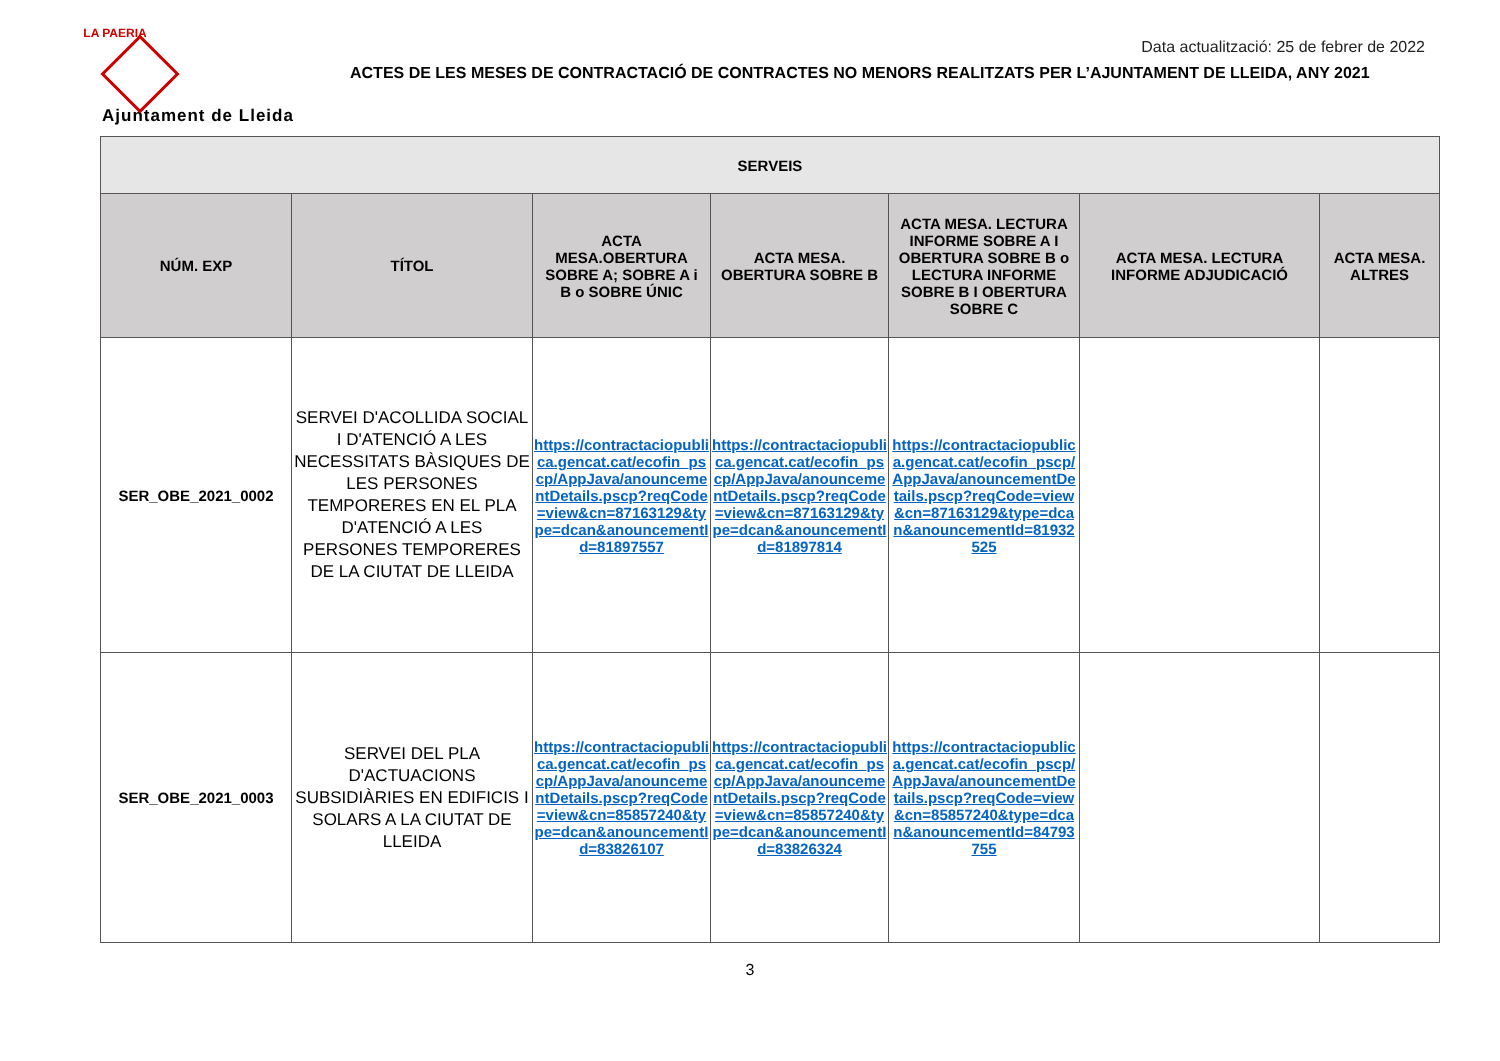LA PAERIA
Ajuntament de Lleida
Data actualització: 25 de febrer de 2022
ACTES DE LES MESES DE CONTRACTACIÓ DE CONTRACTES NO MENORS REALITZATS PER L’AJUNTAMENT DE LLEIDA, ANY 2021
| SERVEIS | | | | | | |
| --- | --- | --- | --- | --- | --- | --- |
| NÚM. EXP | TÍTOL | ACTA MESA.OBERTURA SOBRE A; SOBRE A i B o SOBRE ÚNIC | ACTA MESA. OBERTURA SOBRE B | ACTA MESA. LECTURA INFORME SOBRE A I OBERTURA SOBRE B o LECTURA INFORME SOBRE B I OBERTURA SOBRE C | ACTA MESA. LECTURA INFORME ADJUDICACIÓ | ACTA MESA. ALTRES |
| SER_OBE_2021_0002 | SERVEI D'ACOLLIDA SOCIAL I D'ATENCIÓ A LES NECESSITATS BÀSIQUES DE LES PERSONES TEMPORERES EN EL PLA D'ATENCIÓ A LES PERSONES TEMPORERES DE LA CIUTAT DE LLEIDA | https://contractaciopublica.gencat.cat/ecofin_pscp/AppJava/anouncementDetails.pscp?reqCode=view&cn=87163129&type=dcan&anouncementId=81897557 | https://contractaciopublica.gencat.cat/ecofin_pscp/AppJava/anouncementDetails.pscp?reqCode=view&cn=87163129&type=dcan&anouncementId=81897814 | https://contractaciopublica.gencat.cat/ecofin_pscp/AppJava/anouncementDetails.pscp?reqCode=view&cn=87163129&type=dcan&anouncementId=81932525 | | |
| SER_OBE_2021_0003 | SERVEI DEL PLA D'ACTUACIONS SUBSIDIÀRIES EN EDIFICIS I SOLARS A LA CIUTAT DE LLEIDA | https://contractaciopublica.gencat.cat/ecofin_pscp/AppJava/anouncementDetails.pscp?reqCode=view&cn=85857240&type=dcan&anouncementId=83826107 | https://contractaciopublica.gencat.cat/ecofin_pscp/AppJava/anouncementDetails.pscp?reqCode=view&cn=85857240&type=dcan&anouncementId=83826324 | https://contractaciopublica.gencat.cat/ecofin_pscp/AppJava/anouncementDetails.pscp?reqCode=view&cn=85857240&type=dcan&anouncementId=84793755 | | |
3